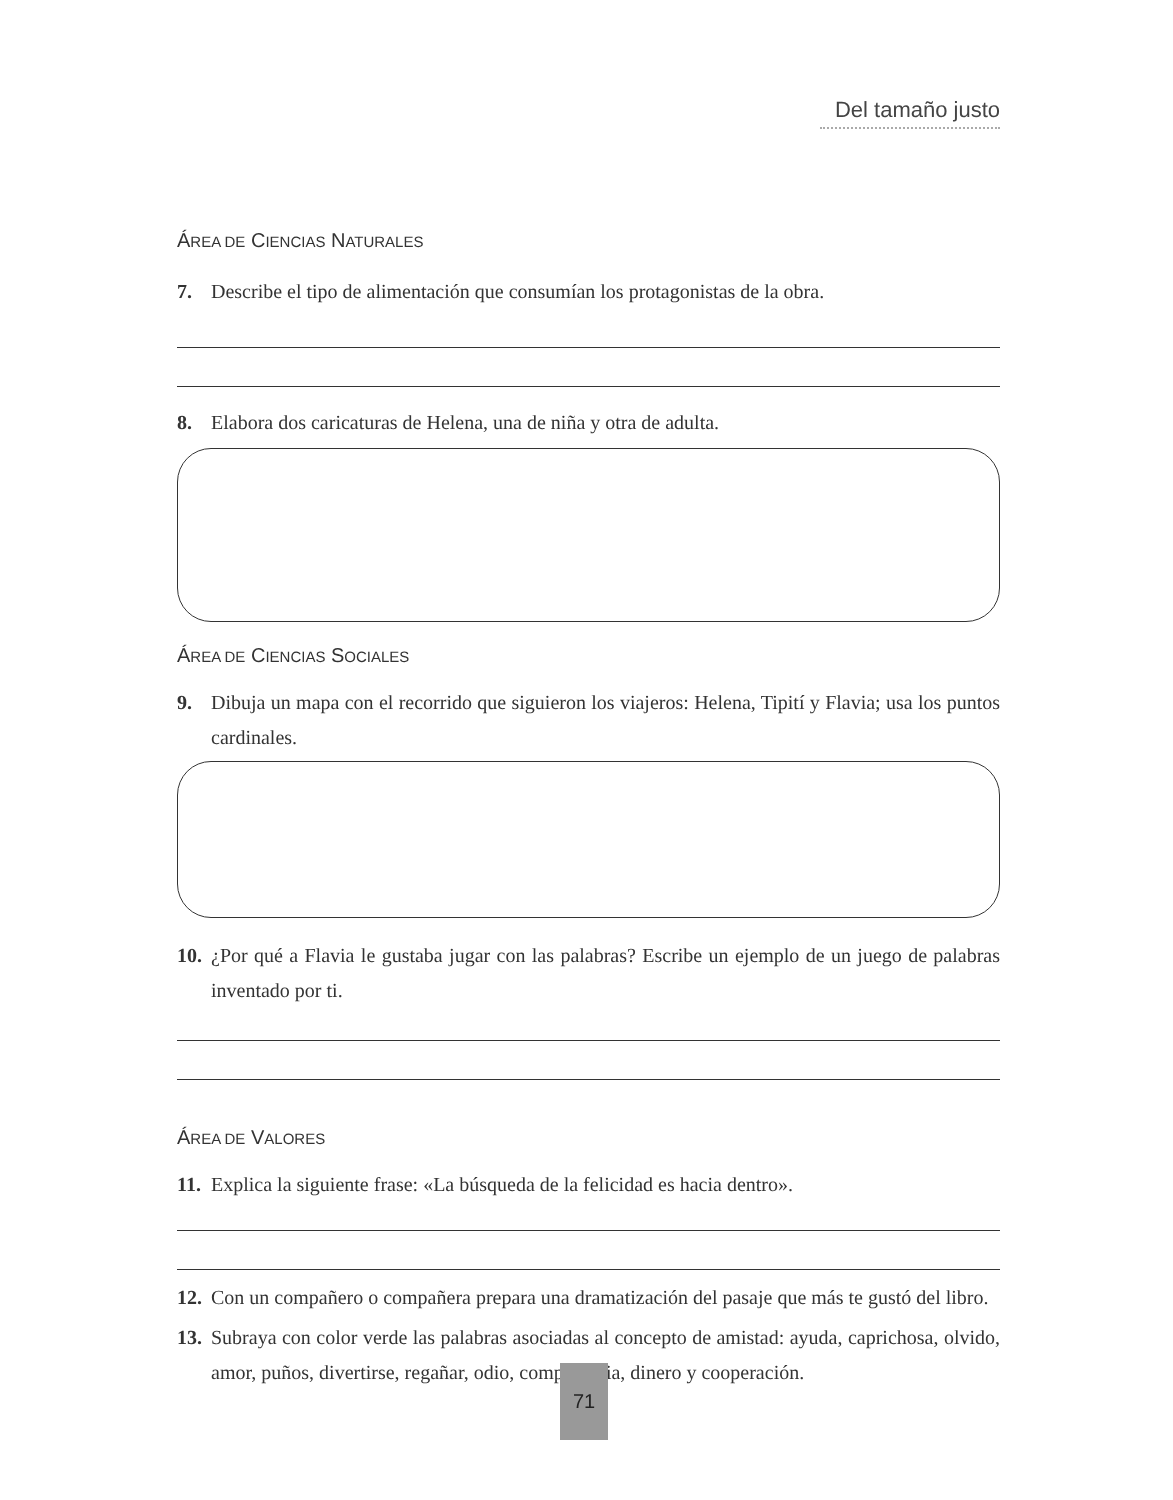Del tamaño justo
ÁREA DE CIENCIAS NATURALES
7. Describe el tipo de alimentación que consumían los protagonistas de la obra.
8. Elabora dos caricaturas de Helena, una de niña y otra de adulta.
ÁREA DE CIENCIAS SOCIALES
9. Dibuja un mapa con el recorrido que siguieron los viajeros: Helena, Tipití y Flavia; usa los puntos cardinales.
10. ¿Por qué a Flavia le gustaba jugar con las palabras? Escribe un ejemplo de un juego de palabras inventado por ti.
ÁREA DE VALORES
11. Explica la siguiente frase: «La búsqueda de la felicidad es hacia dentro».
12. Con un compañero o compañera prepara una dramatización del pasaje que más te gustó del libro.
13. Subraya con color verde las palabras asociadas al concepto de amistad: ayuda, caprichosa, olvido, amor, puños, divertirse, regañar, odio, competencia, dinero y cooperación.
71